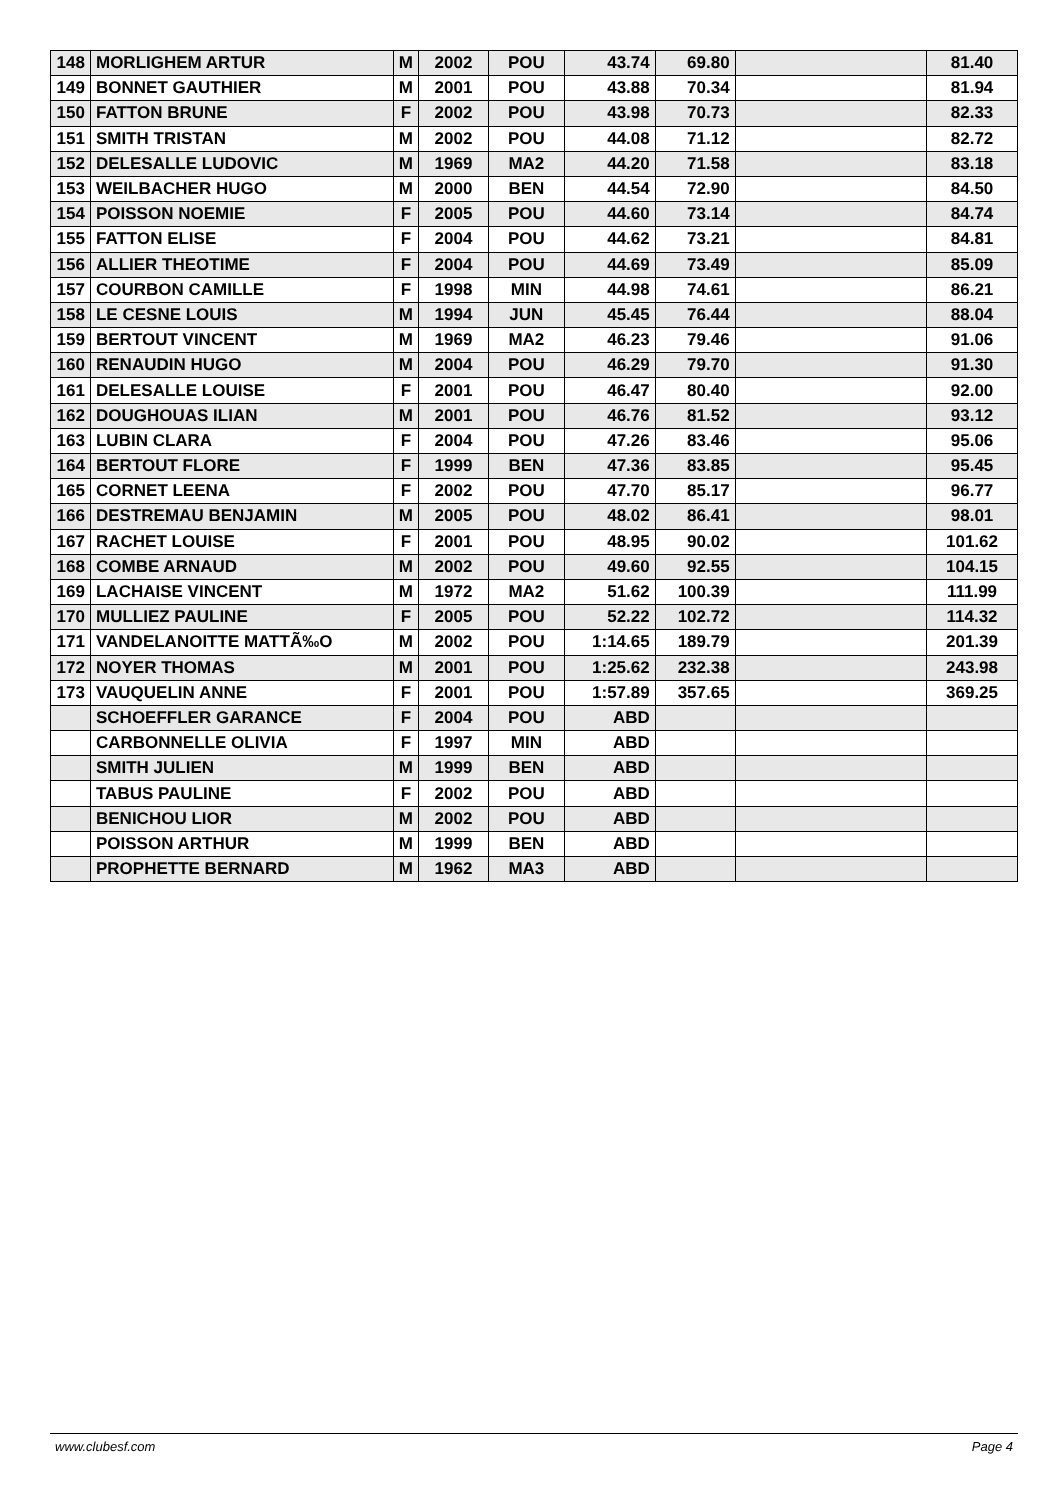| 148 | MORLIGHEM ARTUR | M | 2002 | POU | 43.74 | 69.80 | | 81.40 |
| 149 | BONNET GAUTHIER | M | 2001 | POU | 43.88 | 70.34 | | 81.94 |
| 150 | FATTON BRUNE | F | 2002 | POU | 43.98 | 70.73 | | 82.33 |
| 151 | SMITH TRISTAN | M | 2002 | POU | 44.08 | 71.12 | | 82.72 |
| 152 | DELESALLE LUDOVIC | M | 1969 | MA2 | 44.20 | 71.58 | | 83.18 |
| 153 | WEILBACHER HUGO | M | 2000 | BEN | 44.54 | 72.90 | | 84.50 |
| 154 | POISSON NOEMIE | F | 2005 | POU | 44.60 | 73.14 | | 84.74 |
| 155 | FATTON ELISE | F | 2004 | POU | 44.62 | 73.21 | | 84.81 |
| 156 | ALLIER THEOTIME | F | 2004 | POU | 44.69 | 73.49 | | 85.09 |
| 157 | COURBON CAMILLE | F | 1998 | MIN | 44.98 | 74.61 | | 86.21 |
| 158 | LE CESNE LOUIS | M | 1994 | JUN | 45.45 | 76.44 | | 88.04 |
| 159 | BERTOUT VINCENT | M | 1969 | MA2 | 46.23 | 79.46 | | 91.06 |
| 160 | RENAUDIN HUGO | M | 2004 | POU | 46.29 | 79.70 | | 91.30 |
| 161 | DELESALLE LOUISE | F | 2001 | POU | 46.47 | 80.40 | | 92.00 |
| 162 | DOUGHOUAS ILIAN | M | 2001 | POU | 46.76 | 81.52 | | 93.12 |
| 163 | LUBIN CLARA | F | 2004 | POU | 47.26 | 83.46 | | 95.06 |
| 164 | BERTOUT FLORE | F | 1999 | BEN | 47.36 | 83.85 | | 95.45 |
| 165 | CORNET LEENA | F | 2002 | POU | 47.70 | 85.17 | | 96.77 |
| 166 | DESTREMAU BENJAMIN | M | 2005 | POU | 48.02 | 86.41 | | 98.01 |
| 167 | RACHET LOUISE | F | 2001 | POU | 48.95 | 90.02 | | 101.62 |
| 168 | COMBE ARNAUD | M | 2002 | POU | 49.60 | 92.55 | | 104.15 |
| 169 | LACHAISE VINCENT | M | 1972 | MA2 | 51.62 | 100.39 | | 111.99 |
| 170 | MULLIEZ PAULINE | F | 2005 | POU | 52.22 | 102.72 | | 114.32 |
| 171 | VANDELANOITTE MATTÃ‰O | M | 2002 | POU | 1:14.65 | 189.79 | | 201.39 |
| 172 | NOYER THOMAS | M | 2001 | POU | 1:25.62 | 232.38 | | 243.98 |
| 173 | VAUQUELIN ANNE | F | 2001 | POU | 1:57.89 | 357.65 | | 369.25 |
| | SCHOEFFLER GARANCE | F | 2004 | POU | ABD | | | |
| | CARBONNELLE OLIVIA | F | 1997 | MIN | ABD | | | |
| | SMITH JULIEN | M | 1999 | BEN | ABD | | | |
| | TABUS PAULINE | F | 2002 | POU | ABD | | | |
| | BENICHOU LIOR | M | 2002 | POU | ABD | | | |
| | POISSON ARTHUR | M | 1999 | BEN | ABD | | | |
| | PROPHETTE BERNARD | M | 1962 | MA3 | ABD | | | |
www.clubesf.com Page 4